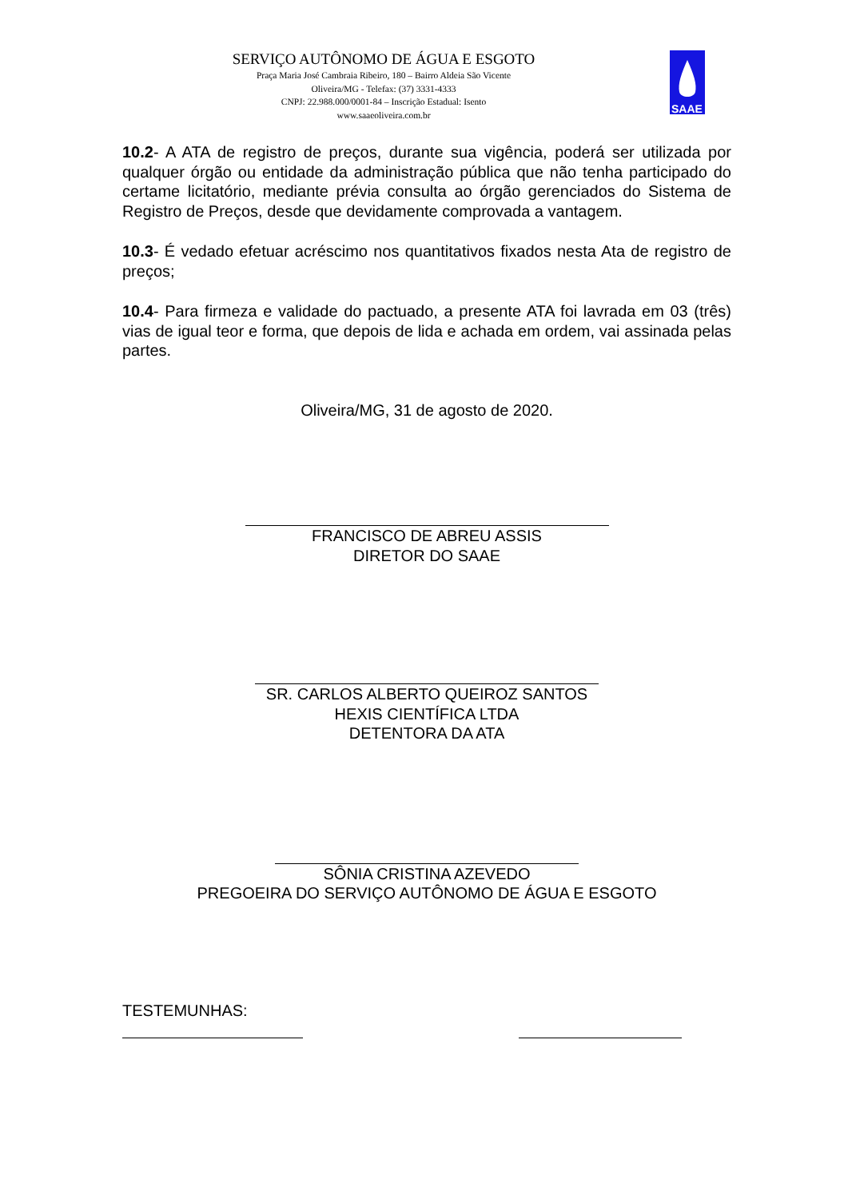SERVIÇO AUTÔNOMO DE ÁGUA E ESGOTO
Praça Maria José Cambraia Ribeiro, 180 – Bairro Aldeia São Vicente
Oliveira/MG - Telefax: (37) 3331-4333
CNPJ: 22.988.000/0001-84 – Inscrição Estadual: Isento
www.saaeoliveira.com.br
SAAE
10.2- A ATA de registro de preços, durante sua vigência, poderá ser utilizada por qualquer órgão ou entidade da administração pública que não tenha participado do certame licitatório, mediante prévia consulta ao órgão gerenciados do Sistema de Registro de Preços, desde que devidamente comprovada a vantagem.
10.3- É vedado efetuar acréscimo nos quantitativos fixados nesta Ata de registro de preços;
10.4- Para firmeza e validade do pactuado, a presente ATA foi lavrada em 03 (três) vias de igual teor e forma, que depois de lida e achada em ordem, vai assinada pelas partes.
Oliveira/MG, 31 de agosto de 2020.
FRANCISCO DE ABREU ASSIS
DIRETOR DO SAAE
SR. CARLOS ALBERTO QUEIROZ SANTOS
HEXIS CIENTÍFICA LTDA
DETENTORA DA ATA
SÔNIA CRISTINA AZEVEDO
PREGOEIRA DO SERVIÇO AUTÔNOMO DE ÁGUA E ESGOTO
TESTEMUNHAS: